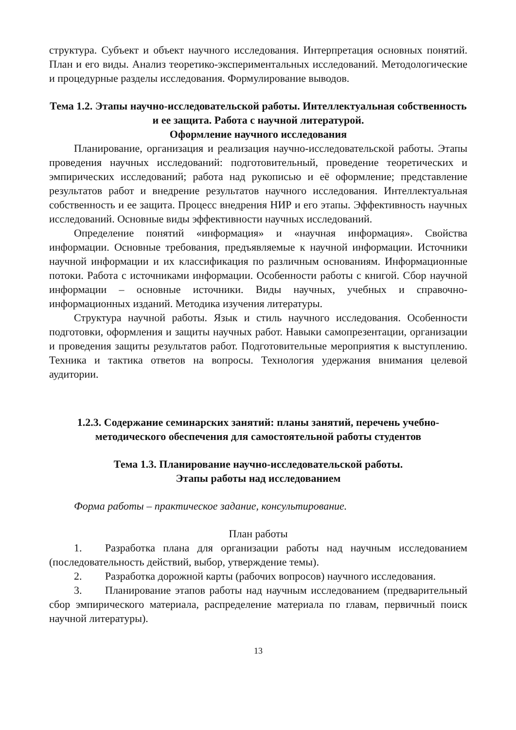структура. Субъект и объект научного исследования. Интерпретация основных понятий. План и его виды. Анализ теоретико-экспериментальных исследований. Методологические и процедурные разделы исследования. Формулирование выводов.
Тема 1.2. Этапы научно-исследовательской работы. Интеллектуальная собственность и ее защита. Работа с научной литературой.
Оформление научного исследования
Планирование, организация и реализация научно-исследовательской работы. Этапы проведения научных исследований: подготовительный, проведение теоретических и эмпирических исследований; работа над рукописью и её оформление; представление результатов работ и внедрение результатов научного исследования. Интеллектуальная собственность и ее защита. Процесс внедрения НИР и его этапы. Эффективность научных исследований. Основные виды эффективности научных исследований.
Определение понятий «информация» и «научная информация». Свойства информации. Основные требования, предъявляемые к научной информации. Источники научной информации и их классификация по различным основаниям. Информационные потоки. Работа с источниками информации. Особенности работы с книгой. Сбор научной информации – основные источники. Виды научных, учебных и справочно-информационных изданий. Методика изучения литературы.
Структура научной работы. Язык и стиль научного исследования. Особенности подготовки, оформления и защиты научных работ. Навыки самопрезентации, организации и проведения защиты результатов работ. Подготовительные мероприятия к выступлению. Техника и тактика ответов на вопросы. Технология удержания внимания целевой аудитории.
1.2.3. Содержание семинарских занятий: планы занятий, перечень учебно-методического обеспечения для самостоятельной работы студентов
Тема 1.3. Планирование научно-исследовательской работы.
Этапы работы над исследованием
Форма работы – практическое задание, консультирование.
План работы
1. Разработка плана для организации работы над научным исследованием (последовательность действий, выбор, утверждение темы).
2. Разработка дорожной карты (рабочих вопросов) научного исследования.
3. Планирование этапов работы над научным исследованием (предварительный сбор эмпирического материала, распределение материала по главам, первичный поиск научной литературы).
13